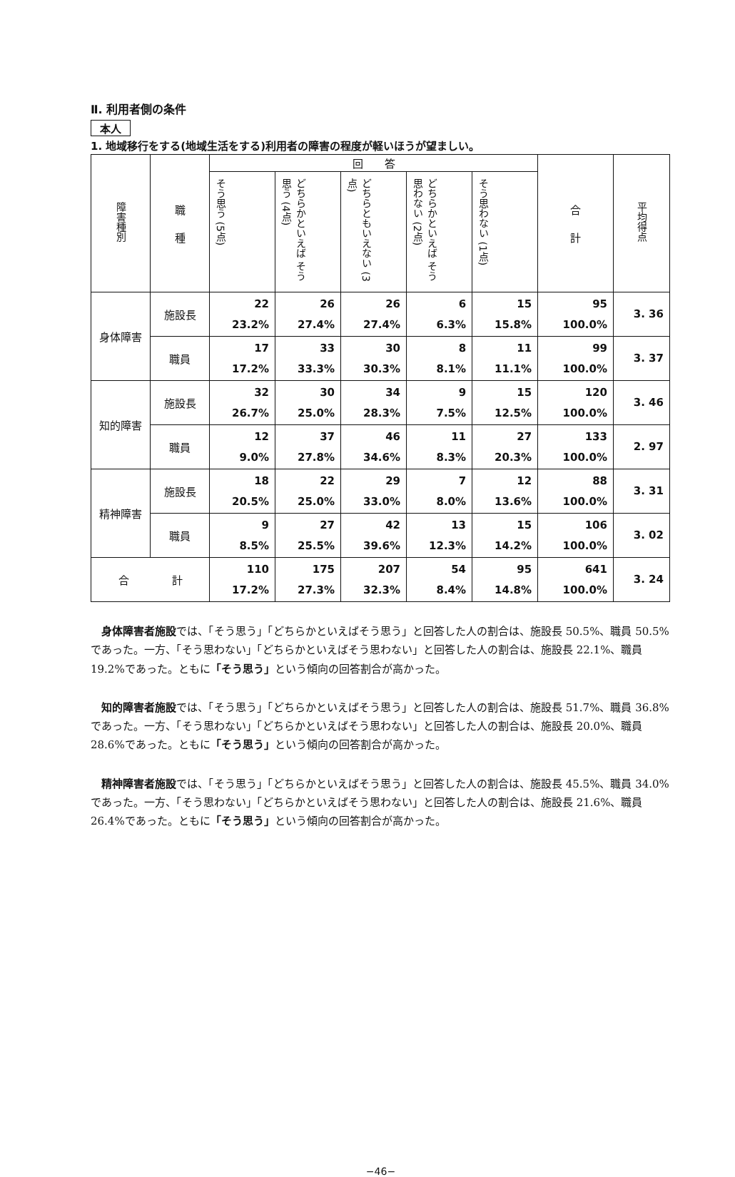Ⅱ. 利用者側の条件
本人
1. 地域移行をする(地域生活をする)利用者の障害の程度が軽いほうが望ましい。
| 障害種別 | 職 種 | 回 答 | | | | | 合 計 | 平均得点 |
| --- | --- | --- | --- | --- | --- | --- | --- | --- |
| | | そう思う (5点) | どちらかといえば そう思う (4点) | どちらともいえない (3点) | どちらかといえば そう思わない (2点) | そう思わない (1点) | | |
| 身体障害 | 施設長 | 22 23.2% | 26 27.4% | 26 27.4% | 6 6.3% | 15 15.8% | 95 100.0% | 3. 36 |
| | 職員 | 17 17.2% | 33 33.3% | 30 30.3% | 8 8.1% | 11 11.1% | 99 100.0% | 3. 37 |
| 知的障害 | 施設長 | 32 26.7% | 30 25.0% | 34 28.3% | 9 7.5% | 15 12.5% | 120 100.0% | 3. 46 |
| | 職員 | 12 9.0% | 37 27.8% | 46 34.6% | 11 8.3% | 27 20.3% | 133 100.0% | 2. 97 |
| 精神障害 | 施設長 | 18 20.5% | 22 25.0% | 29 33.0% | 7 8.0% | 12 13.6% | 88 100.0% | 3. 31 |
| | 職員 | 9 8.5% | 27 25.5% | 42 39.6% | 13 12.3% | 15 14.2% | 106 100.0% | 3. 02 |
| 合 計 | | 110 17.2% | 175 27.3% | 207 32.3% | 54 8.4% | 95 14.8% | 641 100.0% | 3. 24 |
身体障害者施設では、「そう思う」「どちらかといえばそう思う」と回答した人の割合は、施設長 50.5%、職員 50.5%であった。一方、「そう思わない」「どちらかといえばそう思わない」と回答した人の割合は、施設長 22.1%、職員 19.2%であった。ともに「そう思う」という傾向の回答割合が高かった。
知的障害者施設では、「そう思う」「どちらかといえばそう思う」と回答した人の割合は、施設長 51.7%、職員 36.8%であった。一方、「そう思わない」「どちらかといえばそう思わない」と回答した人の割合は、施設長 20.0%、職員 28.6%であった。ともに「そう思う」という傾向の回答割合が高かった。
精神障害者施設では、「そう思う」「どちらかといえばそう思う」と回答した人の割合は、施設長 45.5%、職員 34.0%であった。一方、「そう思わない」「どちらかといえばそう思わない」と回答した人の割合は、施設長 21.6%、職員 26.4%であった。ともに「そう思う」という傾向の回答割合が高かった。
−46−